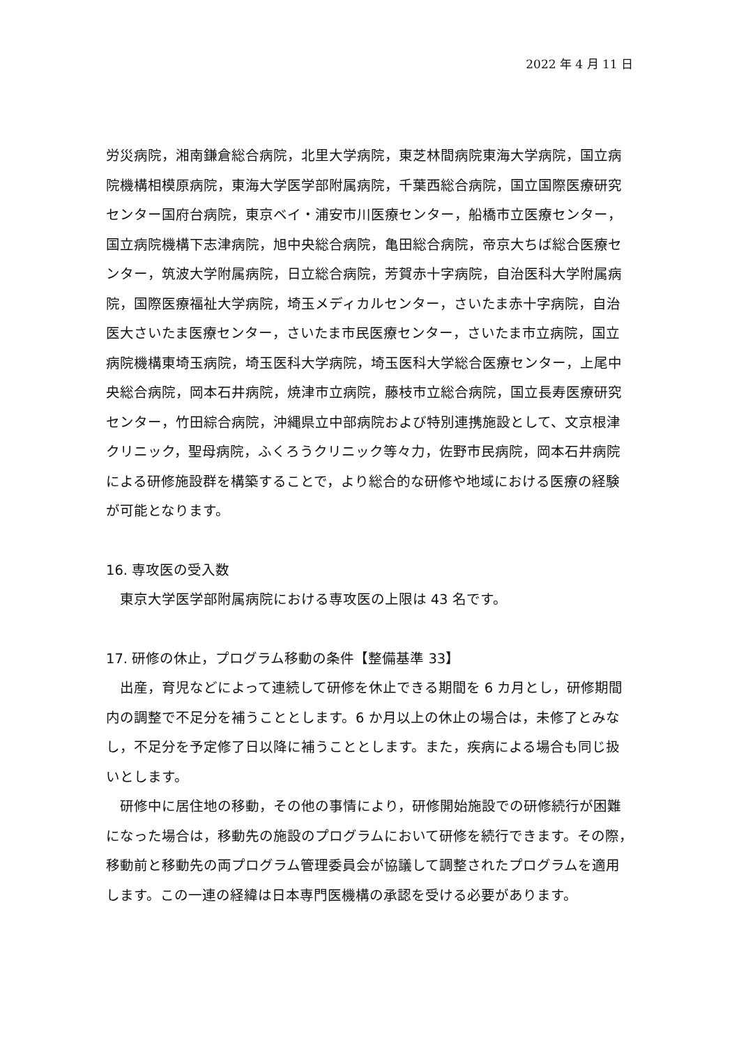2022 年 4 月 11 日
労災病院，湘南鎌倉総合病院，北里大学病院，東芝林間病院東海大学病院，国立病院機構相模原病院，東海大学医学部附属病院，千葉西総合病院，国立国際医療研究センター国府台病院，東京ベイ・浦安市川医療センター，船橋市立医療センター，国立病院機構下志津病院，旭中央総合病院，亀田総合病院，帝京大ちば総合医療センター，筑波大学附属病院，日立総合病院，芳賀赤十字病院，自治医科大学附属病院，国際医療福祉大学病院，埼玉メディカルセンター，さいたま赤十字病院，自治医大さいたま医療センター，さいたま市民医療センター，さいたま市立病院，国立病院機構東埼玉病院，埼玉医科大学病院，埼玉医科大学総合医療センター，上尾中央総合病院，岡本石井病院，焼津市立病院，藤枝市立総合病院，国立長寿医療研究センター，竹田綜合病院，沖縄県立中部病院および特別連携施設として、文京根津クリニック，聖母病院，ふくろうクリニック等々力，佐野市民病院，岡本石井病院による研修施設群を構築することで，より総合的な研修や地域における医療の経験が可能となります。
16. 専攻医の受入数
東京大学医学部附属病院における専攻医の上限は 43 名です。
17. 研修の休止，プログラム移動の条件【整備基準 33】
出産，育児などによって連続して研修を休止できる期間を 6 カ月とし，研修期間内の調整で不足分を補うこととします。6 か月以上の休止の場合は，未修了とみなし，不足分を予定修了日以降に補うこととします。また，疾病による場合も同じ扱いとします。
研修中に居住地の移動，その他の事情により，研修開始施設での研修続行が困難になった場合は，移動先の施設のプログラムにおいて研修を続行できます。その際，移動前と移動先の両プログラム管理委員会が協議して調整されたプログラムを適用します。この一連の経緯は日本専門医機構の承認を受ける必要があります。